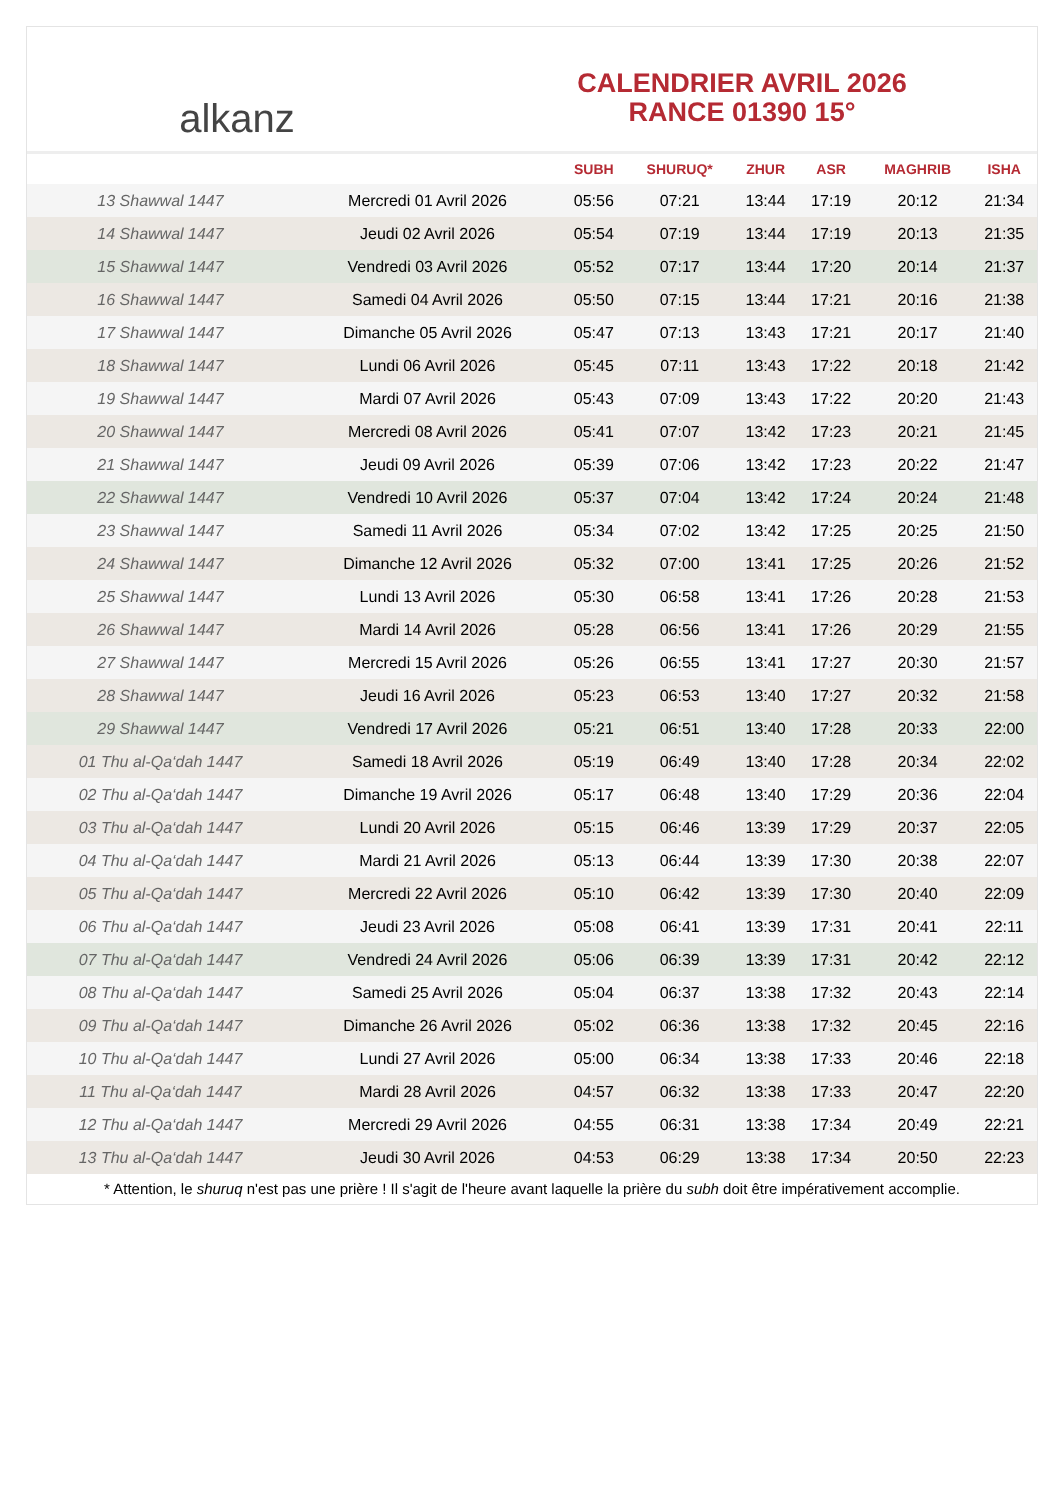alkanz
CALENDRIER AVRIL 2026
RANCE 01390 15°
| | | SUBH | SHURUQ* | ZHUR | ASR | MAGHRIB | ISHA |
| --- | --- | --- | --- | --- | --- | --- | --- |
| 13 Shawwal 1447 | Mercredi 01 Avril 2026 | 05:56 | 07:21 | 13:44 | 17:19 | 20:12 | 21:34 |
| 14 Shawwal 1447 | Jeudi 02 Avril 2026 | 05:54 | 07:19 | 13:44 | 17:19 | 20:13 | 21:35 |
| 15 Shawwal 1447 | Vendredi 03 Avril 2026 | 05:52 | 07:17 | 13:44 | 17:20 | 20:14 | 21:37 |
| 16 Shawwal 1447 | Samedi 04 Avril 2026 | 05:50 | 07:15 | 13:44 | 17:21 | 20:16 | 21:38 |
| 17 Shawwal 1447 | Dimanche 05 Avril 2026 | 05:47 | 07:13 | 13:43 | 17:21 | 20:17 | 21:40 |
| 18 Shawwal 1447 | Lundi 06 Avril 2026 | 05:45 | 07:11 | 13:43 | 17:22 | 20:18 | 21:42 |
| 19 Shawwal 1447 | Mardi 07 Avril 2026 | 05:43 | 07:09 | 13:43 | 17:22 | 20:20 | 21:43 |
| 20 Shawwal 1447 | Mercredi 08 Avril 2026 | 05:41 | 07:07 | 13:42 | 17:23 | 20:21 | 21:45 |
| 21 Shawwal 1447 | Jeudi 09 Avril 2026 | 05:39 | 07:06 | 13:42 | 17:23 | 20:22 | 21:47 |
| 22 Shawwal 1447 | Vendredi 10 Avril 2026 | 05:37 | 07:04 | 13:42 | 17:24 | 20:24 | 21:48 |
| 23 Shawwal 1447 | Samedi 11 Avril 2026 | 05:34 | 07:02 | 13:42 | 17:25 | 20:25 | 21:50 |
| 24 Shawwal 1447 | Dimanche 12 Avril 2026 | 05:32 | 07:00 | 13:41 | 17:25 | 20:26 | 21:52 |
| 25 Shawwal 1447 | Lundi 13 Avril 2026 | 05:30 | 06:58 | 13:41 | 17:26 | 20:28 | 21:53 |
| 26 Shawwal 1447 | Mardi 14 Avril 2026 | 05:28 | 06:56 | 13:41 | 17:26 | 20:29 | 21:55 |
| 27 Shawwal 1447 | Mercredi 15 Avril 2026 | 05:26 | 06:55 | 13:41 | 17:27 | 20:30 | 21:57 |
| 28 Shawwal 1447 | Jeudi 16 Avril 2026 | 05:23 | 06:53 | 13:40 | 17:27 | 20:32 | 21:58 |
| 29 Shawwal 1447 | Vendredi 17 Avril 2026 | 05:21 | 06:51 | 13:40 | 17:28 | 20:33 | 22:00 |
| 01 Thu al-Qa‘dah 1447 | Samedi 18 Avril 2026 | 05:19 | 06:49 | 13:40 | 17:28 | 20:34 | 22:02 |
| 02 Thu al-Qa‘dah 1447 | Dimanche 19 Avril 2026 | 05:17 | 06:48 | 13:40 | 17:29 | 20:36 | 22:04 |
| 03 Thu al-Qa‘dah 1447 | Lundi 20 Avril 2026 | 05:15 | 06:46 | 13:39 | 17:29 | 20:37 | 22:05 |
| 04 Thu al-Qa‘dah 1447 | Mardi 21 Avril 2026 | 05:13 | 06:44 | 13:39 | 17:30 | 20:38 | 22:07 |
| 05 Thu al-Qa‘dah 1447 | Mercredi 22 Avril 2026 | 05:10 | 06:42 | 13:39 | 17:30 | 20:40 | 22:09 |
| 06 Thu al-Qa‘dah 1447 | Jeudi 23 Avril 2026 | 05:08 | 06:41 | 13:39 | 17:31 | 20:41 | 22:11 |
| 07 Thu al-Qa‘dah 1447 | Vendredi 24 Avril 2026 | 05:06 | 06:39 | 13:39 | 17:31 | 20:42 | 22:12 |
| 08 Thu al-Qa‘dah 1447 | Samedi 25 Avril 2026 | 05:04 | 06:37 | 13:38 | 17:32 | 20:43 | 22:14 |
| 09 Thu al-Qa‘dah 1447 | Dimanche 26 Avril 2026 | 05:02 | 06:36 | 13:38 | 17:32 | 20:45 | 22:16 |
| 10 Thu al-Qa‘dah 1447 | Lundi 27 Avril 2026 | 05:00 | 06:34 | 13:38 | 17:33 | 20:46 | 22:18 |
| 11 Thu al-Qa‘dah 1447 | Mardi 28 Avril 2026 | 04:57 | 06:32 | 13:38 | 17:33 | 20:47 | 22:20 |
| 12 Thu al-Qa‘dah 1447 | Mercredi 29 Avril 2026 | 04:55 | 06:31 | 13:38 | 17:34 | 20:49 | 22:21 |
| 13 Thu al-Qa‘dah 1447 | Jeudi 30 Avril 2026 | 04:53 | 06:29 | 13:38 | 17:34 | 20:50 | 22:23 |
* Attention, le shuruq n'est pas une prière ! Il s'agit de l'heure avant laquelle la prière du subh doit être impérativement accomplie.